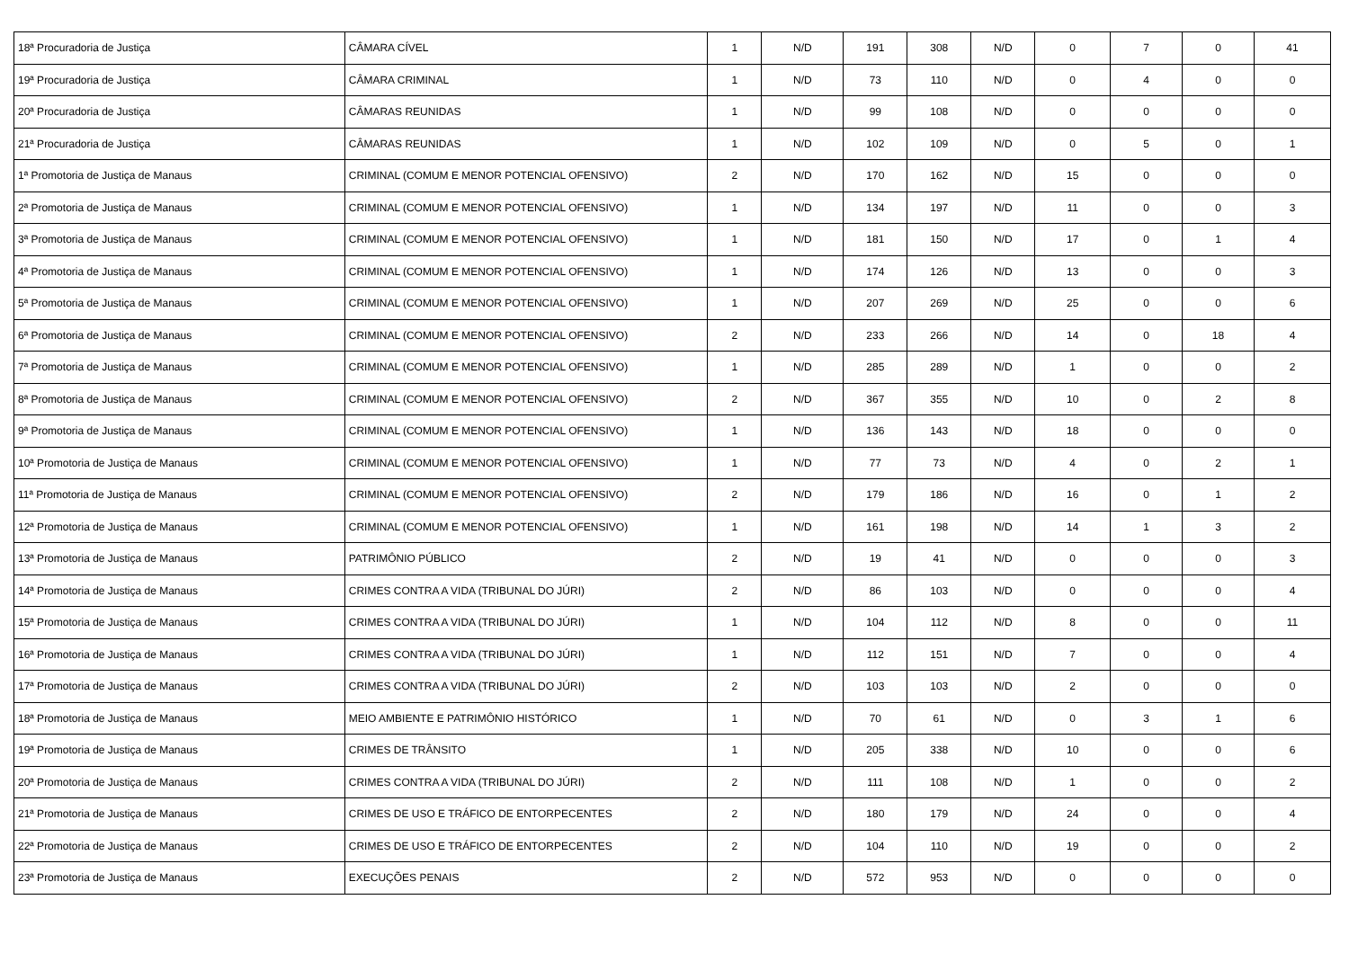| 18ª Procuradoria de Justiça | CÂMARA CÍVEL | 1 | N/D | 191 | 308 | N/D | 0 | 7 | 0 | 41 |
| 19ª Procuradoria de Justiça | CÂMARA CRIMINAL | 1 | N/D | 73 | 110 | N/D | 0 | 4 | 0 | 0 |
| 20ª Procuradoria de Justiça | CÂMARAS REUNIDAS | 1 | N/D | 99 | 108 | N/D | 0 | 0 | 0 | 0 |
| 21ª Procuradoria de Justiça | CÂMARAS REUNIDAS | 1 | N/D | 102 | 109 | N/D | 0 | 5 | 0 | 1 |
| 1ª Promotoria de Justiça de Manaus | CRIMINAL (COMUM E MENOR POTENCIAL OFENSIVO) | 2 | N/D | 170 | 162 | N/D | 15 | 0 | 0 | 0 |
| 2ª Promotoria de Justiça de Manaus | CRIMINAL (COMUM E MENOR POTENCIAL OFENSIVO) | 1 | N/D | 134 | 197 | N/D | 11 | 0 | 0 | 3 |
| 3ª Promotoria de Justiça de Manaus | CRIMINAL (COMUM E MENOR POTENCIAL OFENSIVO) | 1 | N/D | 181 | 150 | N/D | 17 | 0 | 1 | 4 |
| 4ª Promotoria de Justiça de Manaus | CRIMINAL (COMUM E MENOR POTENCIAL OFENSIVO) | 1 | N/D | 174 | 126 | N/D | 13 | 0 | 0 | 3 |
| 5ª Promotoria de Justiça de Manaus | CRIMINAL (COMUM E MENOR POTENCIAL OFENSIVO) | 1 | N/D | 207 | 269 | N/D | 25 | 0 | 0 | 6 |
| 6ª Promotoria de Justiça de Manaus | CRIMINAL (COMUM E MENOR POTENCIAL OFENSIVO) | 2 | N/D | 233 | 266 | N/D | 14 | 0 | 18 | 4 |
| 7ª Promotoria de Justiça de Manaus | CRIMINAL (COMUM E MENOR POTENCIAL OFENSIVO) | 1 | N/D | 285 | 289 | N/D | 1 | 0 | 0 | 2 |
| 8ª Promotoria de Justiça de Manaus | CRIMINAL (COMUM E MENOR POTENCIAL OFENSIVO) | 2 | N/D | 367 | 355 | N/D | 10 | 0 | 2 | 8 |
| 9ª Promotoria de Justiça de Manaus | CRIMINAL (COMUM E MENOR POTENCIAL OFENSIVO) | 1 | N/D | 136 | 143 | N/D | 18 | 0 | 0 | 0 |
| 10ª Promotoria de Justiça de Manaus | CRIMINAL (COMUM E MENOR POTENCIAL OFENSIVO) | 1 | N/D | 77 | 73 | N/D | 4 | 0 | 2 | 1 |
| 11ª Promotoria de Justiça de Manaus | CRIMINAL (COMUM E MENOR POTENCIAL OFENSIVO) | 2 | N/D | 179 | 186 | N/D | 16 | 0 | 1 | 2 |
| 12ª Promotoria de Justiça de Manaus | CRIMINAL (COMUM E MENOR POTENCIAL OFENSIVO) | 1 | N/D | 161 | 198 | N/D | 14 | 1 | 3 | 2 |
| 13ª Promotoria de Justiça de Manaus | PATRIMÔNIO PÚBLICO | 2 | N/D | 19 | 41 | N/D | 0 | 0 | 0 | 3 |
| 14ª Promotoria de Justiça de Manaus | CRIMES CONTRA A VIDA (TRIBUNAL DO JÚRI) | 2 | N/D | 86 | 103 | N/D | 0 | 0 | 0 | 4 |
| 15ª Promotoria de Justiça de Manaus | CRIMES CONTRA A VIDA (TRIBUNAL DO JÚRI) | 1 | N/D | 104 | 112 | N/D | 8 | 0 | 0 | 11 |
| 16ª Promotoria de Justiça de Manaus | CRIMES CONTRA A VIDA (TRIBUNAL DO JÚRI) | 1 | N/D | 112 | 151 | N/D | 7 | 0 | 0 | 4 |
| 17ª Promotoria de Justiça de Manaus | CRIMES CONTRA A VIDA (TRIBUNAL DO JÚRI) | 2 | N/D | 103 | 103 | N/D | 2 | 0 | 0 | 0 |
| 18ª Promotoria de Justiça de Manaus | MEIO AMBIENTE E PATRIMÔNIO HISTÓRICO | 1 | N/D | 70 | 61 | N/D | 0 | 3 | 1 | 6 |
| 19ª Promotoria de Justiça de Manaus | CRIMES DE TRÂNSITO | 1 | N/D | 205 | 338 | N/D | 10 | 0 | 0 | 6 |
| 20ª Promotoria de Justiça de Manaus | CRIMES CONTRA A VIDA (TRIBUNAL DO JÚRI) | 2 | N/D | 111 | 108 | N/D | 1 | 0 | 0 | 2 |
| 21ª Promotoria de Justiça de Manaus | CRIMES DE USO E TRÁFICO DE ENTORPECENTES | 2 | N/D | 180 | 179 | N/D | 24 | 0 | 0 | 4 |
| 22ª Promotoria de Justiça de Manaus | CRIMES DE USO E TRÁFICO DE ENTORPECENTES | 2 | N/D | 104 | 110 | N/D | 19 | 0 | 0 | 2 |
| 23ª Promotoria de Justiça de Manaus | EXECUÇÕES PENAIS | 2 | N/D | 572 | 953 | N/D | 0 | 0 | 0 | 0 |